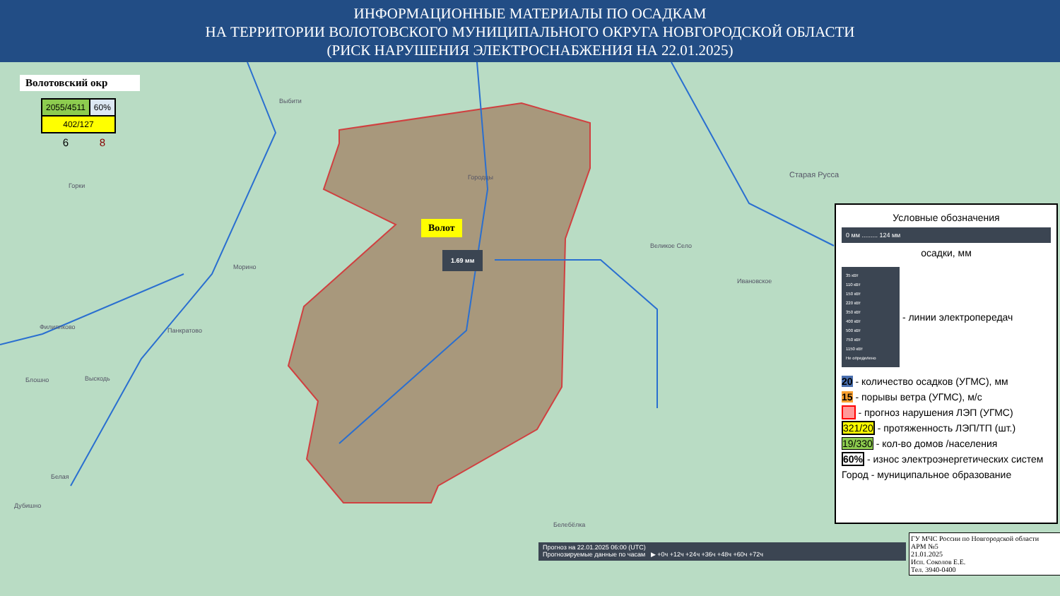ИНФОРМАЦИОННЫЕ МАТЕРИАЛЫ ПО ОСАДКАМ
НА ТЕРРИТОРИИ ВОЛОТОВСКОГО МУНИЦИПАЛЬНОГО ОКРУГА НОВГОРОДСКОЙ ОБЛАСТИ
(РИСК НАРУШЕНИЯ ЭЛЕКТРОСНАБЖЕНИЯ НА 22.01.2025)
Волотовский окр
| 2055/4511 | 60% |
| 402/127 | |
| 6 | 8 |
Волот
1.69 мм
Выбити
Горки
Морино
Городцы Старая Русса
Великое Село
Ивановское
Филиппково Панкратово
Блошно Выскодь
Белая
Дубишно
Белебёлка
Условные обозначения
0 мм ......... 124 мм
осадки, мм
35 кВт
110 кВт
150 кВт
220 кВт
350 кВт
400 кВт
500 кВт
750 кВт
1150 кВт
Не определено
- линии электропередач
20 - количество осадков (УГМС), мм
15 - порывы ветра (УГМС), м/с
- прогноз нарушения ЛЭП (УГМС)
321/20 - протяженность ЛЭП/ТП (шт.)
19/330 - кол-во домов /населения
60% - износ электроэнергетических систем
Город - муниципальное образование
Прогноз на 22.01.2025 06:00 (UTC)
Прогнозируемые данные по часам ▶ +0ч +12ч +24ч +36ч +48ч +60ч +72ч
ГУ МЧС России по Новгородской области
АРМ №5
21.01.2025
Исп. Соколов Е.Е.
Тел. 3940-0400